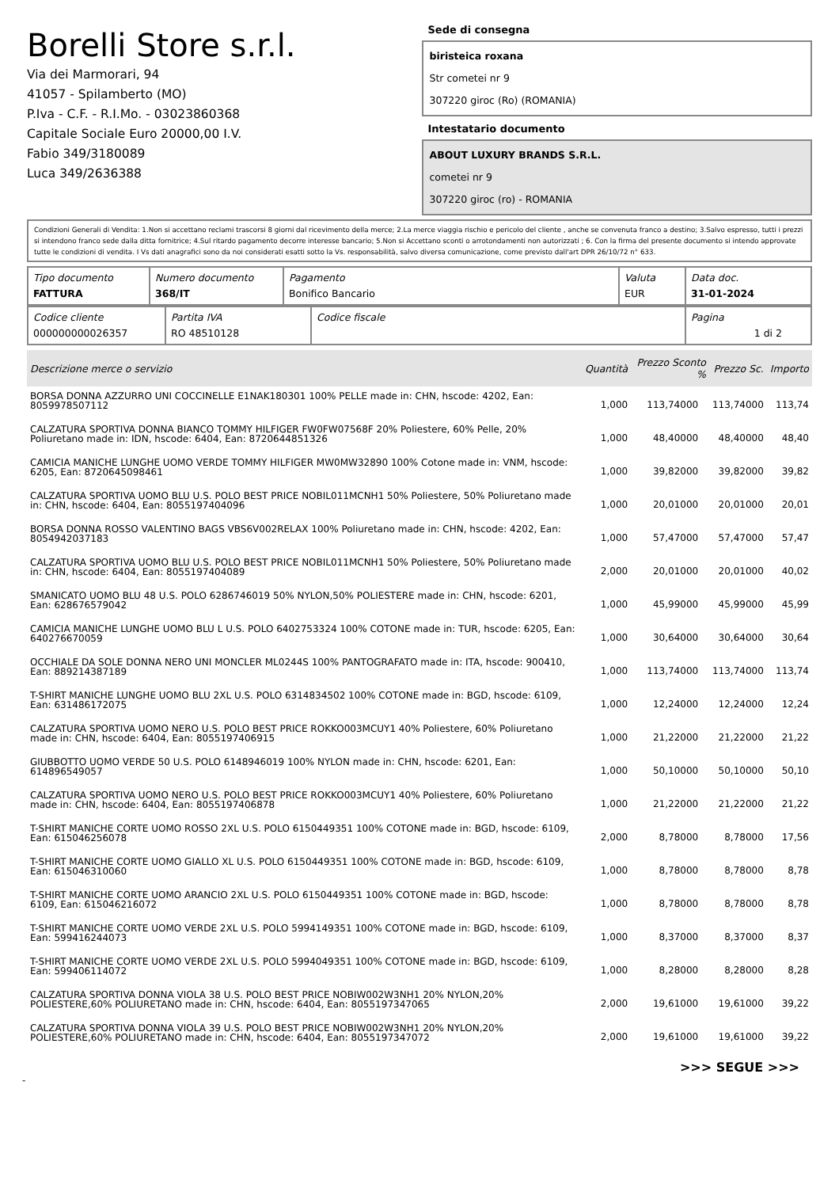Borelli Store s.r.l.
Via dei Marmorari, 94
41057 - Spilamberto (MO)
P.Iva - C.F. - R.I.Mo. - 03023860368
Capitale Sociale Euro 20000,00 I.V.
Fabio 349/3180089
Luca 349/2636388
Sede di consegna
biristeica roxana
Str cometei nr 9
307220 giroc (Ro) (ROMANIA)
Intestatario documento
ABOUT LUXURY BRANDS S.R.L.
cometei nr 9
307220 giroc (ro) - ROMANIA
Condizioni Generali di Vendita: 1.Non si accettano reclami trascorsi 8 giorni dal ricevimento della merce; 2.La merce viaggia rischio e pericolo del cliente , anche se convenuta franco a destino; 3.Salvo espresso, tutti i prezzi si intendono franco sede dalla ditta fornitrice; 4.Sul ritardo pagamento decorre interesse bancario; 5.Non si Accettano sconti o arrotondamenti non autorizzati ; 6. Con la firma del presente documento si intendo approvate tutte le condizioni di vendita. I Vs dati anagrafici sono da noi considerati esatti sotto la Vs. responsabilità, salvo diversa comunicazione, come previsto dall'art DPR 26/10/72 n° 633.
| Tipo documento FATTURA | Numero documento 368/IT | Pagamento Bonifico Bancario | Valuta EUR | Data doc. 31-01-2024 |
| Codice cliente 000000000026357 | Partita IVA RO 48510128 | Codice fiscale | Pagina 1 di 2 |
| Descrizione merce o servizio | Quantità | Prezzo Sconto % | | Prezzo Sc. | Importo |
| --- | --- | --- | --- | --- | --- |
| BORSA DONNA AZZURRO UNI COCCINELLE E1NAK180301 100% PELLE made in: CHN, hscode: 4202, Ean: 8059978507112 | 1,000 | 113,74000 | | 113,74000 | 113,74 |
| CALZATURA SPORTIVA DONNA BIANCO TOMMY HILFIGER FW0FW07568F 20% Poliestere, 60% Pelle, 20% Poliuretano made in: IDN, hscode: 6404, Ean: 8720644851326 | 1,000 | 48,40000 | | 48,40000 | 48,40 |
| CAMICIA MANICHE LUNGHE UOMO VERDE TOMMY HILFIGER MW0MW32890 100% Cotone made in: VNM, hscode: 6205, Ean: 8720645098461 | 1,000 | 39,82000 | | 39,82000 | 39,82 |
| CALZATURA SPORTIVA UOMO BLU U.S. POLO BEST PRICE NOBIL011MCNH1 50% Poliestere, 50% Poliuretano made in: CHN, hscode: 6404, Ean: 8055197404096 | 1,000 | 20,01000 | | 20,01000 | 20,01 |
| BORSA DONNA ROSSO VALENTINO BAGS VBS6V002RELAX 100% Poliuretano made in: CHN, hscode: 4202, Ean: 8054942037183 | 1,000 | 57,47000 | | 57,47000 | 57,47 |
| CALZATURA SPORTIVA UOMO BLU U.S. POLO BEST PRICE NOBIL011MCNH1 50% Poliestere, 50% Poliuretano made in: CHN, hscode: 6404, Ean: 8055197404089 | 2,000 | 20,01000 | | 20,01000 | 40,02 |
| SMANICATO UOMO BLU 48 U.S. POLO 6286746019 50% NYLON,50% POLIESTERE made in: CHN, hscode: 6201, Ean: 628676579042 | 1,000 | 45,99000 | | 45,99000 | 45,99 |
| CAMICIA MANICHE LUNGHE UOMO BLU L U.S. POLO 6402753324 100% COTONE made in: TUR, hscode: 6205, Ean: 640276670059 | 1,000 | 30,64000 | | 30,64000 | 30,64 |
| OCCHIALE DA SOLE DONNA NERO UNI MONCLER ML0244S 100% PANTOGRAFATO made in: ITA, hscode: 900410, Ean: 889214387189 | 1,000 | 113,74000 | | 113,74000 | 113,74 |
| T-SHIRT MANICHE LUNGHE UOMO BLU 2XL U.S. POLO 6314834502 100% COTONE made in: BGD, hscode: 6109, Ean: 631486172075 | 1,000 | 12,24000 | | 12,24000 | 12,24 |
| CALZATURA SPORTIVA UOMO NERO U.S. POLO BEST PRICE ROKKO003MCUY1 40% Poliestere, 60% Poliuretano made in: CHN, hscode: 6404, Ean: 8055197406915 | 1,000 | 21,22000 | | 21,22000 | 21,22 |
| GIUBBOTTO UOMO VERDE 50 U.S. POLO 6148946019 100% NYLON made in: CHN, hscode: 6201, Ean: 614896549057 | 1,000 | 50,10000 | | 50,10000 | 50,10 |
| CALZATURA SPORTIVA UOMO NERO U.S. POLO BEST PRICE ROKKO003MCUY1 40% Poliestere, 60% Poliuretano made in: CHN, hscode: 6404, Ean: 8055197406878 | 1,000 | 21,22000 | | 21,22000 | 21,22 |
| T-SHIRT MANICHE CORTE UOMO ROSSO 2XL U.S. POLO 6150449351 100% COTONE made in: BGD, hscode: 6109, Ean: 615046256078 | 2,000 | 8,78000 | | 8,78000 | 17,56 |
| T-SHIRT MANICHE CORTE UOMO GIALLO XL U.S. POLO 6150449351 100% COTONE made in: BGD, hscode: 6109, Ean: 615046310060 | 1,000 | 8,78000 | | 8,78000 | 8,78 |
| T-SHIRT MANICHE CORTE UOMO ARANCIO 2XL U.S. POLO 6150449351 100% COTONE made in: BGD, hscode: 6109, Ean: 615046216072 | 1,000 | 8,78000 | | 8,78000 | 8,78 |
| T-SHIRT MANICHE CORTE UOMO VERDE 2XL U.S. POLO 5994149351 100% COTONE made in: BGD, hscode: 6109, Ean: 599416244073 | 1,000 | 8,37000 | | 8,37000 | 8,37 |
| T-SHIRT MANICHE CORTE UOMO VERDE 2XL U.S. POLO 5994049351 100% COTONE made in: BGD, hscode: 6109, Ean: 599406114072 | 1,000 | 8,28000 | | 8,28000 | 8,28 |
| CALZATURA SPORTIVA DONNA VIOLA 38 U.S. POLO BEST PRICE NOBIW002W3NH1 20% NYLON,20% POLIESTERE,60% POLIURETANO made in: CHN, hscode: 6404, Ean: 8055197347065 | 2,000 | 19,61000 | | 19,61000 | 39,22 |
| CALZATURA SPORTIVA DONNA VIOLA 39 U.S. POLO BEST PRICE NOBIW002W3NH1 20% NYLON,20% POLIESTERE,60% POLIURETANO made in: CHN, hscode: 6404, Ean: 8055197347072 | 2,000 | 19,61000 | | 19,61000 | 39,22 |
>>> SEGUE >>>
-